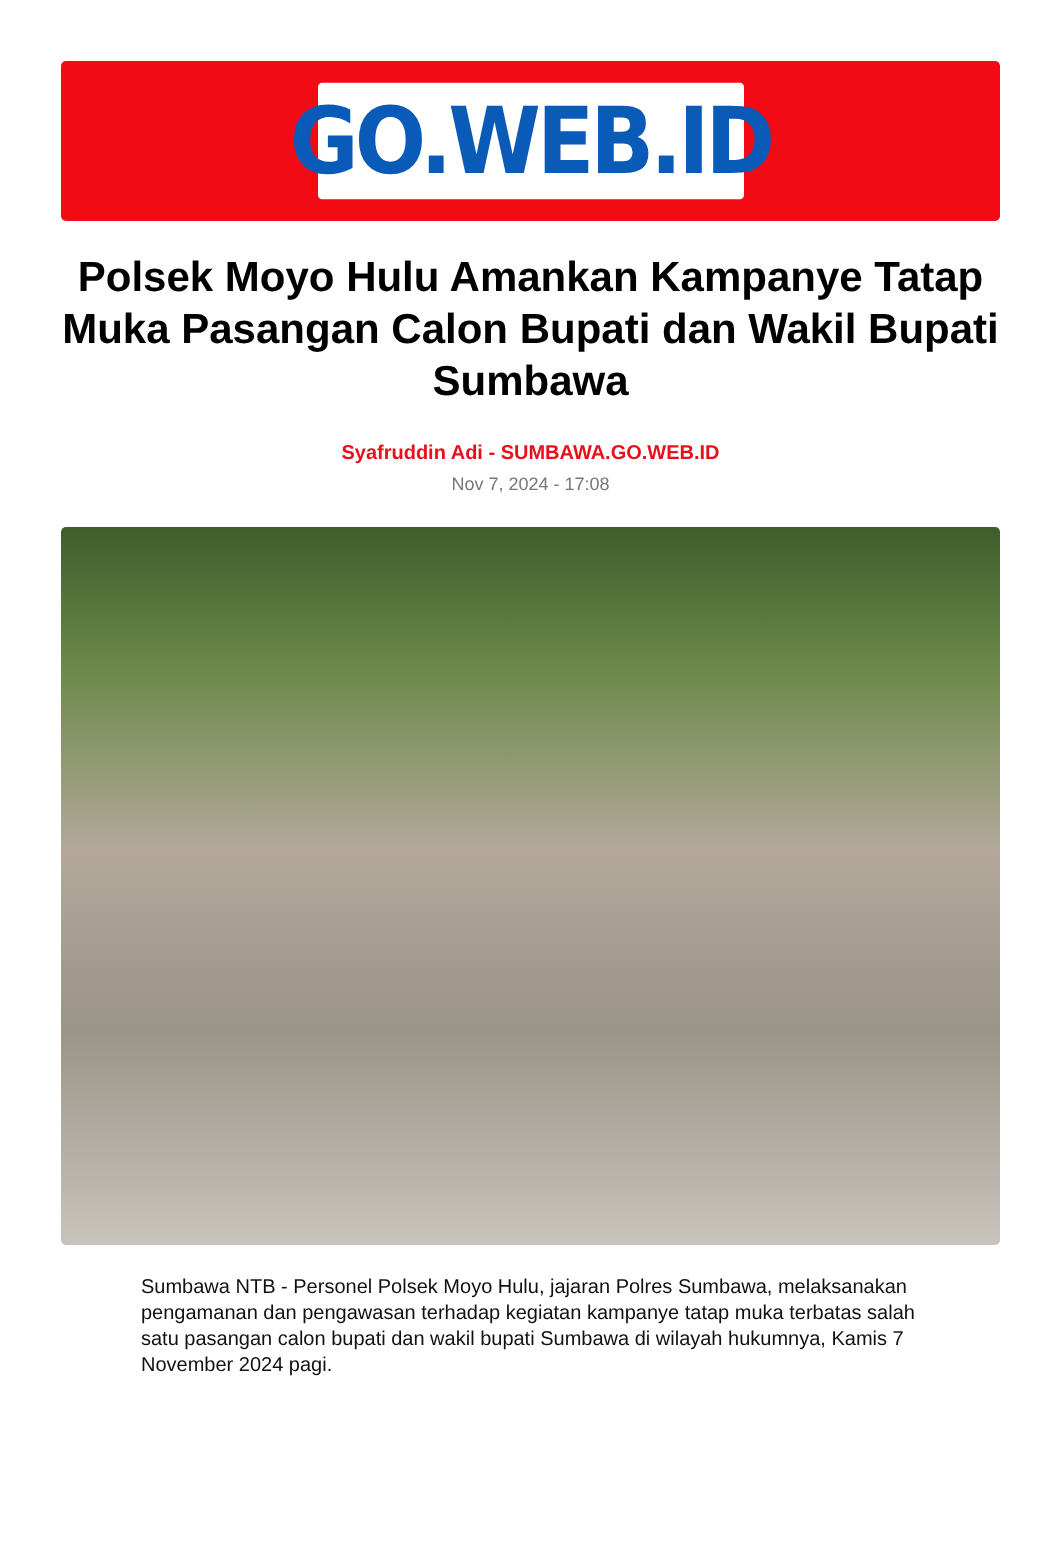GO.WEB.ID
Polsek Moyo Hulu Amankan Kampanye Tatap Muka Pasangan Calon Bupati dan Wakil Bupati Sumbawa
Syafruddin Adi - SUMBAWA.GO.WEB.ID
Nov 7, 2024 - 17:08
Sumbawa NTB - Personel Polsek Moyo Hulu, jajaran Polres Sumbawa, melaksanakan pengamanan dan pengawasan terhadap kegiatan kampanye tatap muka terbatas salah satu pasangan calon bupati dan wakil bupati Sumbawa di wilayah hukumnya, Kamis 7 November 2024 pagi.